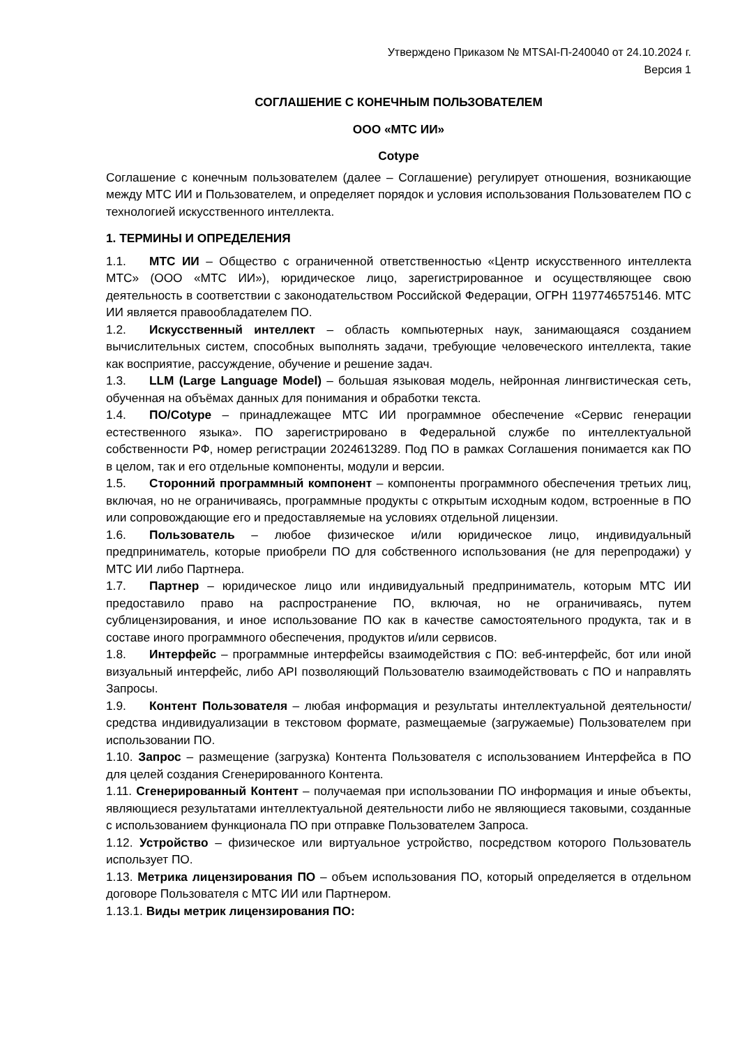Утверждено Приказом № MTSAI-П-240040 от 24.10.2024 г.
Версия 1
СОГЛАШЕНИЕ С КОНЕЧНЫМ ПОЛЬЗОВАТЕЛЕМ
ООО «МТС ИИ»
Cotype
Соглашение с конечным пользователем (далее – Соглашение) регулирует отношения, возникающие между МТС ИИ и Пользователем, и определяет порядок и условия использования Пользователем ПО с технологией искусственного интеллекта.
1. ТЕРМИНЫ И ОПРЕДЕЛЕНИЯ
1.1. МТС ИИ – Общество с ограниченной ответственностью «Центр искусственного интеллекта МТС» (ООО «МТС ИИ»), юридическое лицо, зарегистрированное и осуществляющее свою деятельность в соответствии с законодательством Российской Федерации, ОГРН 1197746575146. МТС ИИ является правообладателем ПО.
1.2. Искусственный интеллект – область компьютерных наук, занимающаяся созданием вычислительных систем, способных выполнять задачи, требующие человеческого интеллекта, такие как восприятие, рассуждение, обучение и решение задач.
1.3. LLM (Large Language Model) – большая языковая модель, нейронная лингвистическая сеть, обученная на объёмах данных для понимания и обработки текста.
1.4. ПО/Cotype – принадлежащее МТС ИИ программное обеспечение «Сервис генерации естественного языка». ПО зарегистрировано в Федеральной службе по интеллектуальной собственности РФ, номер регистрации 2024613289. Под ПО в рамках Соглашения понимается как ПО в целом, так и его отдельные компоненты, модули и версии.
1.5. Сторонний программный компонент – компоненты программного обеспечения третьих лиц, включая, но не ограничиваясь, программные продукты с открытым исходным кодом, встроенные в ПО или сопровождающие его и предоставляемые на условиях отдельной лицензии.
1.6. Пользователь – любое физическое и/или юридическое лицо, индивидуальный предприниматель, которые приобрели ПО для собственного использования (не для перепродажи) у МТС ИИ либо Партнера.
1.7. Партнер – юридическое лицо или индивидуальный предприниматель, которым МТС ИИ предоставило право на распространение ПО, включая, но не ограничиваясь, путем сублицензирования, и иное использование ПО как в качестве самостоятельного продукта, так и в составе иного программного обеспечения, продуктов и/или сервисов.
1.8. Интерфейс – программные интерфейсы взаимодействия с ПО: веб-интерфейс, бот или иной визуальный интерфейс, либо API позволяющий Пользователю взаимодействовать с ПО и направлять Запросы.
1.9. Контент Пользователя – любая информация и результаты интеллектуальной деятельности/средства индивидуализации в текстовом формате, размещаемые (загружаемые) Пользователем при использовании ПО.
1.10. Запрос – размещение (загрузка) Контента Пользователя с использованием Интерфейса в ПО для целей создания Сгенерированного Контента.
1.11. Сгенерированный Контент – получаемая при использовании ПО информация и иные объекты, являющиеся результатами интеллектуальной деятельности либо не являющиеся таковыми, созданные с использованием функционала ПО при отправке Пользователем Запроса.
1.12. Устройство – физическое или виртуальное устройство, посредством которого Пользователь использует ПО.
1.13. Метрика лицензирования ПО – объем использования ПО, который определяется в отдельном договоре Пользователя с МТС ИИ или Партнером.
1.13.1. Виды метрик лицензирования ПО: